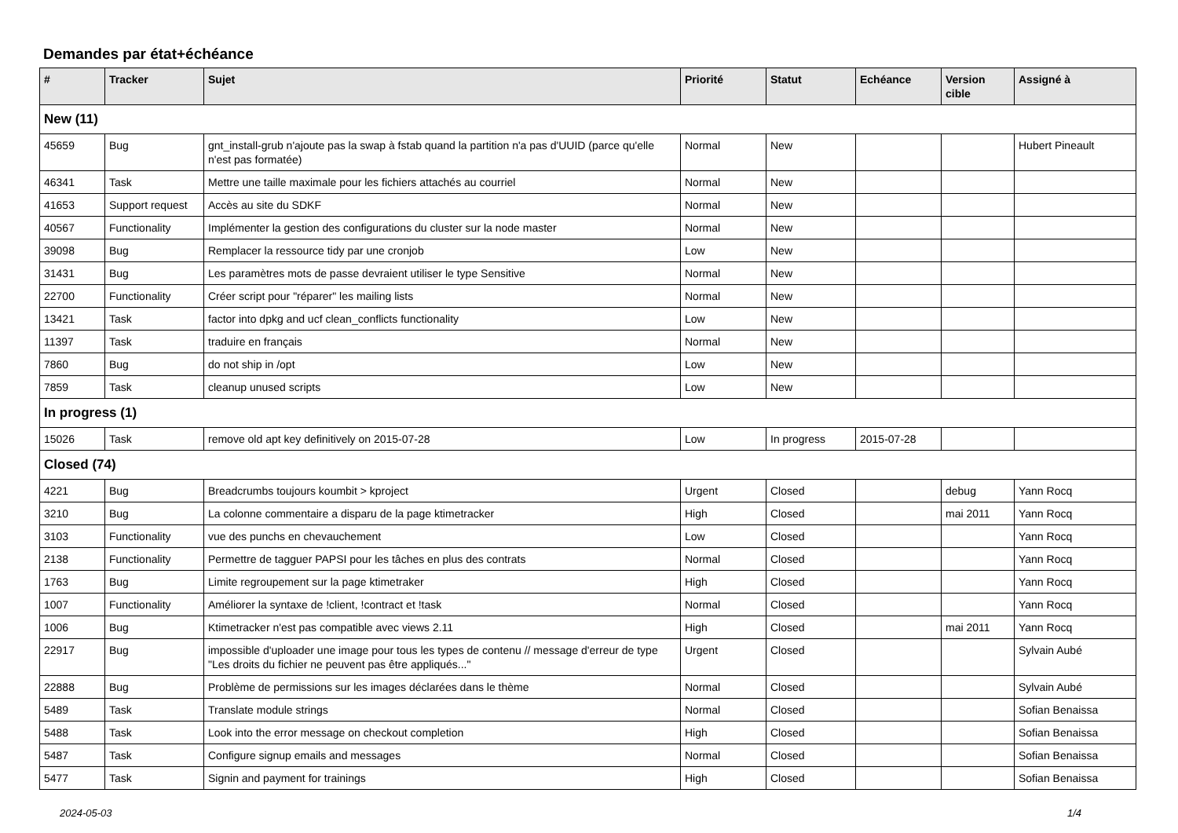Demandes par état+échéance
| # | Tracker | Sujet | Priorité | Statut | Echéance | Version cible | Assigné à |
| --- | --- | --- | --- | --- | --- | --- | --- |
| New (11) | | | | | | | |
| 45659 | Bug | gnt_install-grub n'ajoute pas la swap à fstab quand la partition n'a pas d'UUID (parce qu'elle n'est pas formatée) | Normal | New | | | Hubert Pineault |
| 46341 | Task | Mettre une taille maximale pour les fichiers attachés au courriel | Normal | New | | | |
| 41653 | Support request | Accès au site du SDKF | Normal | New | | | |
| 40567 | Functionality | Implémenter la gestion des configurations du cluster sur la node master | Normal | New | | | |
| 39098 | Bug | Remplacer la ressource tidy par une cronjob | Low | New | | | |
| 31431 | Bug | Les paramètres mots de passe devraient utiliser le type Sensitive | Normal | New | | | |
| 22700 | Functionality | Créer script pour "réparer" les mailing lists | Normal | New | | | |
| 13421 | Task | factor into dpkg and ucf clean_conflicts functionality | Low | New | | | |
| 11397 | Task | traduire en français | Normal | New | | | |
| 7860 | Bug | do not ship in /opt | Low | New | | | |
| 7859 | Task | cleanup unused scripts | Low | New | | | |
| In progress (1) | | | | | | | |
| 15026 | Task | remove old apt key definitively on 2015-07-28 | Low | In progress | 2015-07-28 | | |
| Closed (74) | | | | | | | |
| 4221 | Bug | Breadcrumbs toujours koumbit > kproject | Urgent | Closed | | debug | Yann Rocq |
| 3210 | Bug | La colonne commentaire a disparu de la page ktimetracker | High | Closed | | mai 2011 | Yann Rocq |
| 3103 | Functionality | vue des punchs en chevauchement | Low | Closed | | | Yann Rocq |
| 2138 | Functionality | Permettre de tagguer PAPSI pour les tâches en plus des contrats | Normal | Closed | | | Yann Rocq |
| 1763 | Bug | Limite regroupement sur la page ktimetraker | High | Closed | | | Yann Rocq |
| 1007 | Functionality | Améliorer la syntaxe de !client, !contract et !task | Normal | Closed | | | Yann Rocq |
| 1006 | Bug | Ktimetracker n'est pas compatible avec views 2.11 | High | Closed | | mai 2011 | Yann Rocq |
| 22917 | Bug | impossible d'uploader une image pour tous les types de contenu // message d'erreur de type "Les droits du fichier ne peuvent pas être appliqués..." | Urgent | Closed | | | Sylvain Aubé |
| 22888 | Bug | Problème de permissions sur les images déclarées dans le thème | Normal | Closed | | | Sylvain Aubé |
| 5489 | Task | Translate module strings | Normal | Closed | | | Sofian Benaissa |
| 5488 | Task | Look into the error message on checkout completion | High | Closed | | | Sofian Benaissa |
| 5487 | Task | Configure signup emails and messages | Normal | Closed | | | Sofian Benaissa |
| 5477 | Task | Signin and payment for trainings | High | Closed | | | Sofian Benaissa |
2024-05-03 1/4